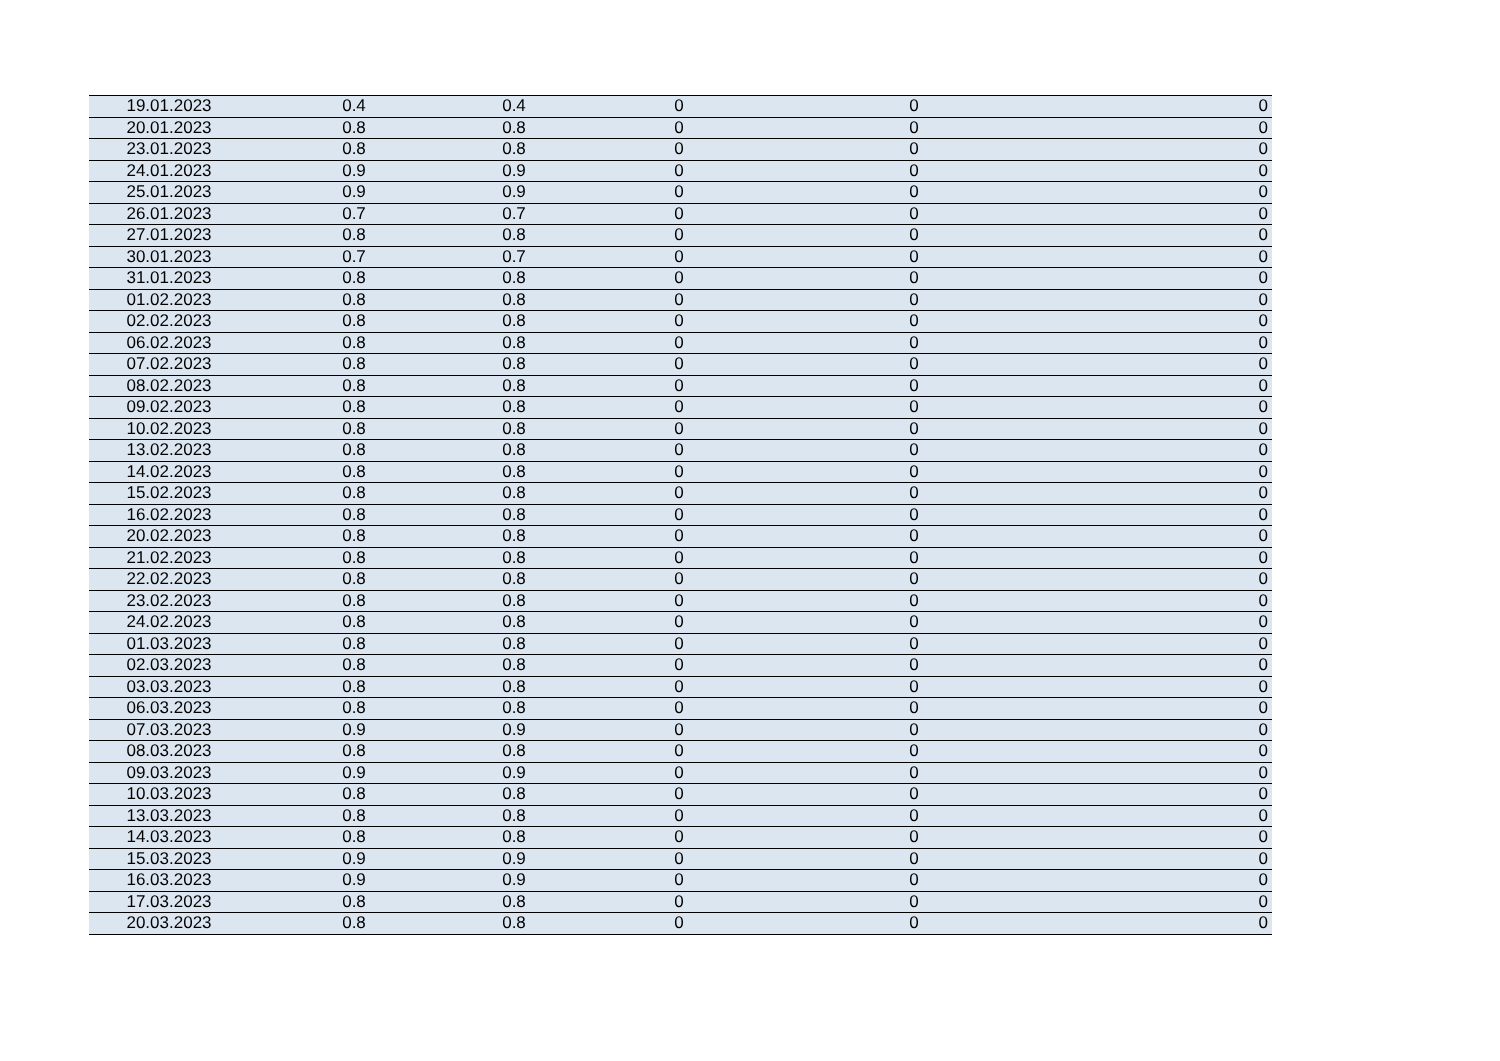| 19.01.2023 | 0.4 | 0.4 | 0 | 0 | 0 |
| 20.01.2023 | 0.8 | 0.8 | 0 | 0 | 0 |
| 23.01.2023 | 0.8 | 0.8 | 0 | 0 | 0 |
| 24.01.2023 | 0.9 | 0.9 | 0 | 0 | 0 |
| 25.01.2023 | 0.9 | 0.9 | 0 | 0 | 0 |
| 26.01.2023 | 0.7 | 0.7 | 0 | 0 | 0 |
| 27.01.2023 | 0.8 | 0.8 | 0 | 0 | 0 |
| 30.01.2023 | 0.7 | 0.7 | 0 | 0 | 0 |
| 31.01.2023 | 0.8 | 0.8 | 0 | 0 | 0 |
| 01.02.2023 | 0.8 | 0.8 | 0 | 0 | 0 |
| 02.02.2023 | 0.8 | 0.8 | 0 | 0 | 0 |
| 06.02.2023 | 0.8 | 0.8 | 0 | 0 | 0 |
| 07.02.2023 | 0.8 | 0.8 | 0 | 0 | 0 |
| 08.02.2023 | 0.8 | 0.8 | 0 | 0 | 0 |
| 09.02.2023 | 0.8 | 0.8 | 0 | 0 | 0 |
| 10.02.2023 | 0.8 | 0.8 | 0 | 0 | 0 |
| 13.02.2023 | 0.8 | 0.8 | 0 | 0 | 0 |
| 14.02.2023 | 0.8 | 0.8 | 0 | 0 | 0 |
| 15.02.2023 | 0.8 | 0.8 | 0 | 0 | 0 |
| 16.02.2023 | 0.8 | 0.8 | 0 | 0 | 0 |
| 20.02.2023 | 0.8 | 0.8 | 0 | 0 | 0 |
| 21.02.2023 | 0.8 | 0.8 | 0 | 0 | 0 |
| 22.02.2023 | 0.8 | 0.8 | 0 | 0 | 0 |
| 23.02.2023 | 0.8 | 0.8 | 0 | 0 | 0 |
| 24.02.2023 | 0.8 | 0.8 | 0 | 0 | 0 |
| 01.03.2023 | 0.8 | 0.8 | 0 | 0 | 0 |
| 02.03.2023 | 0.8 | 0.8 | 0 | 0 | 0 |
| 03.03.2023 | 0.8 | 0.8 | 0 | 0 | 0 |
| 06.03.2023 | 0.8 | 0.8 | 0 | 0 | 0 |
| 07.03.2023 | 0.9 | 0.9 | 0 | 0 | 0 |
| 08.03.2023 | 0.8 | 0.8 | 0 | 0 | 0 |
| 09.03.2023 | 0.9 | 0.9 | 0 | 0 | 0 |
| 10.03.2023 | 0.8 | 0.8 | 0 | 0 | 0 |
| 13.03.2023 | 0.8 | 0.8 | 0 | 0 | 0 |
| 14.03.2023 | 0.8 | 0.8 | 0 | 0 | 0 |
| 15.03.2023 | 0.9 | 0.9 | 0 | 0 | 0 |
| 16.03.2023 | 0.9 | 0.9 | 0 | 0 | 0 |
| 17.03.2023 | 0.8 | 0.8 | 0 | 0 | 0 |
| 20.03.2023 | 0.8 | 0.8 | 0 | 0 | 0 |